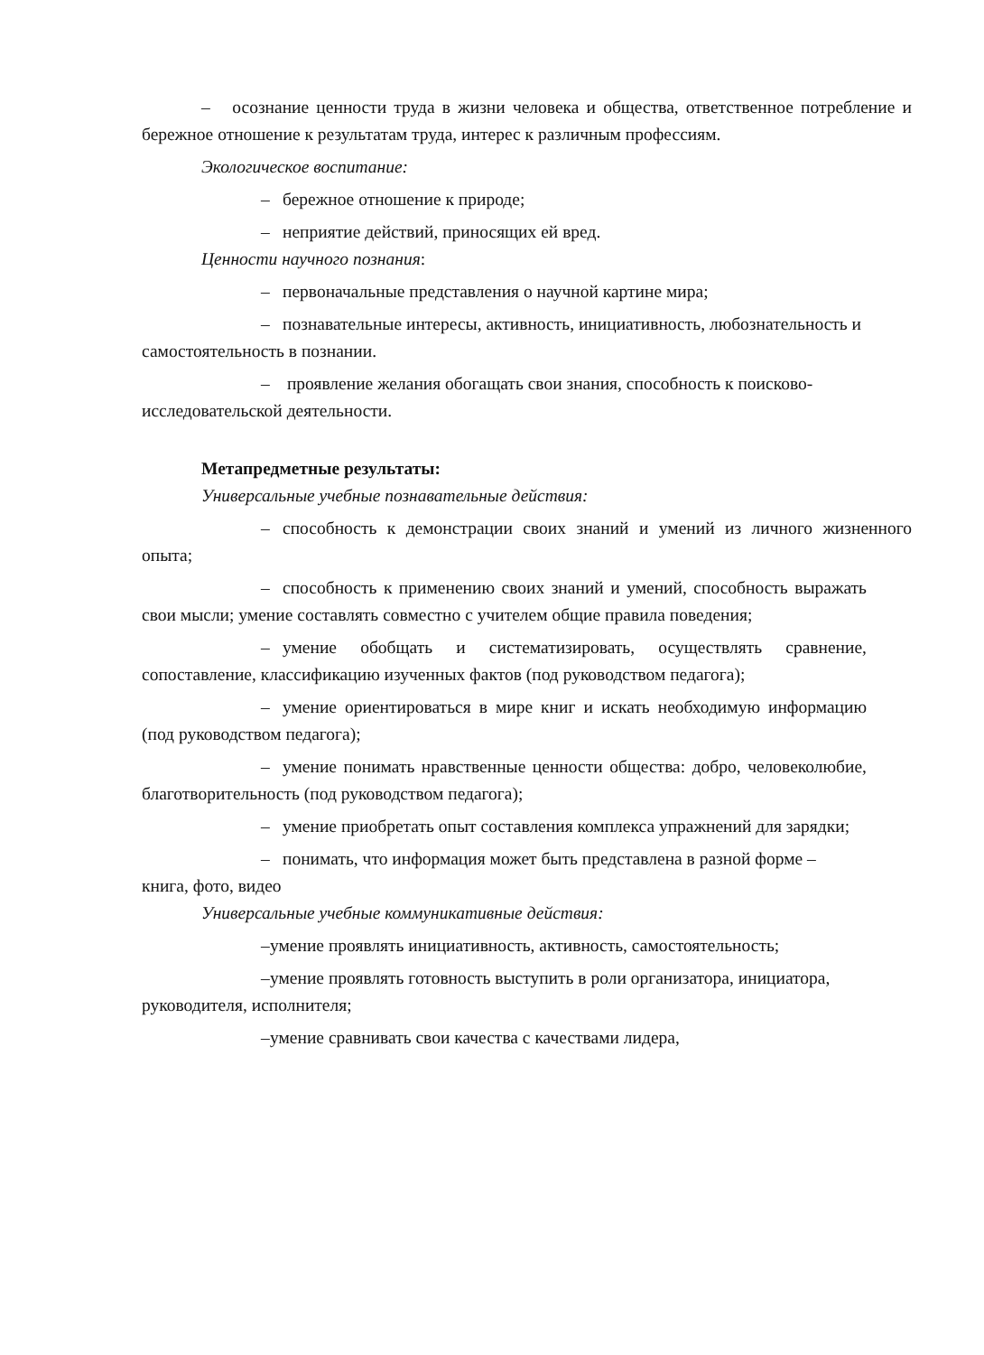– осознание ценности труда в жизни человека и общества, ответственное потребление и бережное отношение к результатам труда, интерес к различным профессиям.
Экологическое воспитание:
– бережное отношение к природе;
– неприятие действий, приносящих ей вред.
Ценности научного познания:
– первоначальные представления о научной картине мира;
– познавательные интересы, активность, инициативность, любознательность и самостоятельность в познании.
– проявление желания обогащать свои знания, способность к поисково-исследовательской деятельности.
Метапредметные результаты:
Универсальные учебные познавательные действия:
– способность к демонстрации своих знаний и умений из личного жизненного опыта;
– способность к применению своих знаний и умений, способность выражать свои мысли; умение составлять совместно с учителем общие правила поведения;
– умение обобщать и систематизировать, осуществлять сравнение, сопоставление, классификацию изученных фактов (под руководством педагога);
– умение ориентироваться в мире книг и искать необходимую информацию (под руководством педагога);
– умение понимать нравственные ценности общества: добро, человеколюбие, благотворительность (под руководством педагога);
– умение приобретать опыт составления комплекса упражнений для зарядки;
– понимать, что информация может быть представлена в разной форме – книга, фото, видео
Универсальные учебные коммуникативные действия:
– умение проявлять инициативность, активность, самостоятельность;
– умение проявлять готовность выступить в роли организатора, инициатора, руководителя, исполнителя;
– умение сравнивать свои качества с качествами лидера,